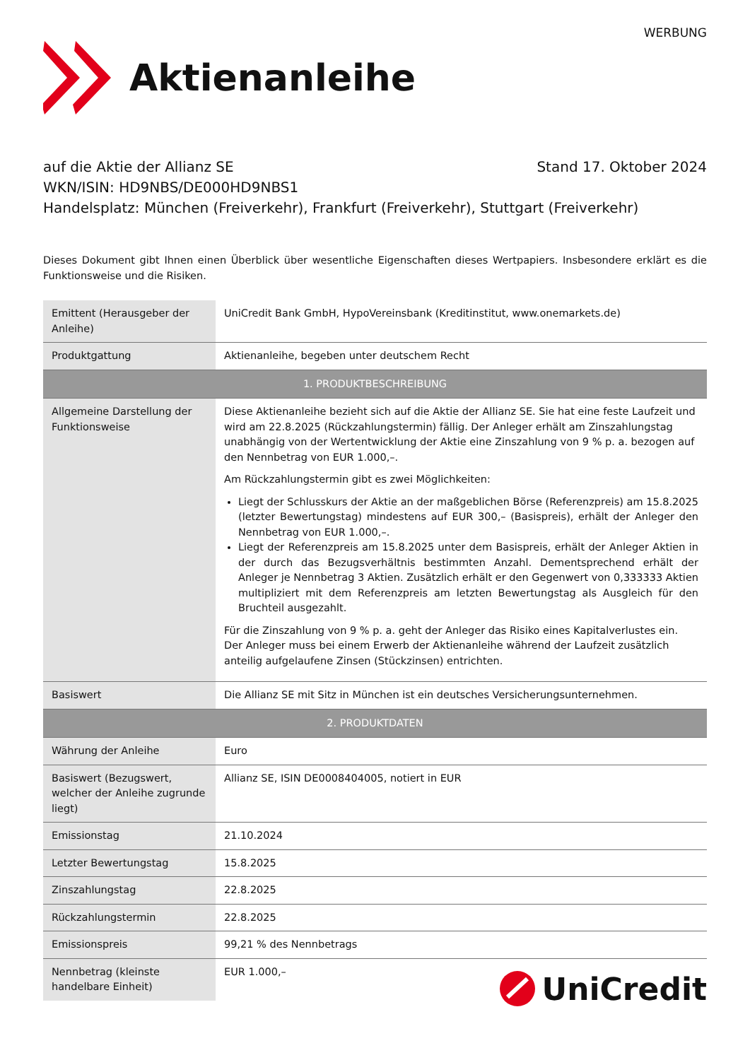WERBUNG
Aktienanleihe
auf die Aktie der Allianz SE Stand 17. Oktober 2024
WKN/ISIN: HD9NBS/DE000HD9NBS1
Handelsplatz: München (Freiverkehr), Frankfurt (Freiverkehr), Stuttgart (Freiverkehr)
Dieses Dokument gibt Ihnen einen Überblick über wesentliche Eigenschaften dieses Wertpapiers. Insbesondere erklärt es die Funktionsweise und die Risiken.
| Emittent (Herausgeber der Anleihe) | UniCredit Bank GmbH, HypoVereinsbank (Kreditinstitut, www.onemarkets.de) |
| Produktgattung | Aktienanleihe, begeben unter deutschem Recht |
| 1. PRODUKTBESCHREIBUNG | |
| Allgemeine Darstellung der Funktionsweise | Diese Aktienanleihe bezieht sich auf die Aktie der Allianz SE. Sie hat eine feste Laufzeit und wird am 22.8.2025 (Rückzahlungstermin) fällig. Der Anleger erhält am Zinszahlungstag unabhängig von der Wertentwicklung der Aktie eine Zinszahlung von 9 % p. a. bezogen auf den Nennbetrag von EUR 1.000,–. Am Rückzahlungstermin gibt es zwei Möglichkeiten: Liegt der Schlusskurs der Aktie an der maßgeblichen Börse (Referenzpreis) am 15.8.2025 (letzter Bewertungstag) mindestens auf EUR 300,– (Basispreis), erhält der Anleger den Nennbetrag von EUR 1.000,–. Liegt der Referenzpreis am 15.8.2025 unter dem Basispreis, erhält der Anleger Aktien in der durch das Bezugsverhältnis bestimmten Anzahl. Dementsprechend erhält der Anleger je Nennbetrag 3 Aktien. Zusätzlich erhält er den Gegenwert von 0,333333 Aktien multipliziert mit dem Referenzpreis am letzten Bewertungstag als Ausgleich für den Bruchteil ausgezahlt. Für die Zinszahlung von 9 % p. a. geht der Anleger das Risiko eines Kapitalverlustes ein. Der Anleger muss bei einem Erwerb der Aktienanleihe während der Laufzeit zusätzlich anteilig aufgelaufene Zinsen (Stückzinsen) entrichten. |
| Basiswert | Die Allianz SE mit Sitz in München ist ein deutsches Versicherungsunternehmen. |
| 2. PRODUKTDATEN | |
| Währung der Anleihe | Euro |
| Basiswert (Bezugswert, welcher der Anleihe zugrunde liegt) | Allianz SE, ISIN DE0008404005, notiert in EUR |
| Emissionstag | 21.10.2024 |
| Letzter Bewertungstag | 15.8.2025 |
| Zinszahlungstag | 22.8.2025 |
| Rückzahlungstermin | 22.8.2025 |
| Emissionspreis | 99,21 % des Nennbetrags |
| Nennbetrag (kleinste handelbare Einheit) | EUR 1.000,– |
UniCredit